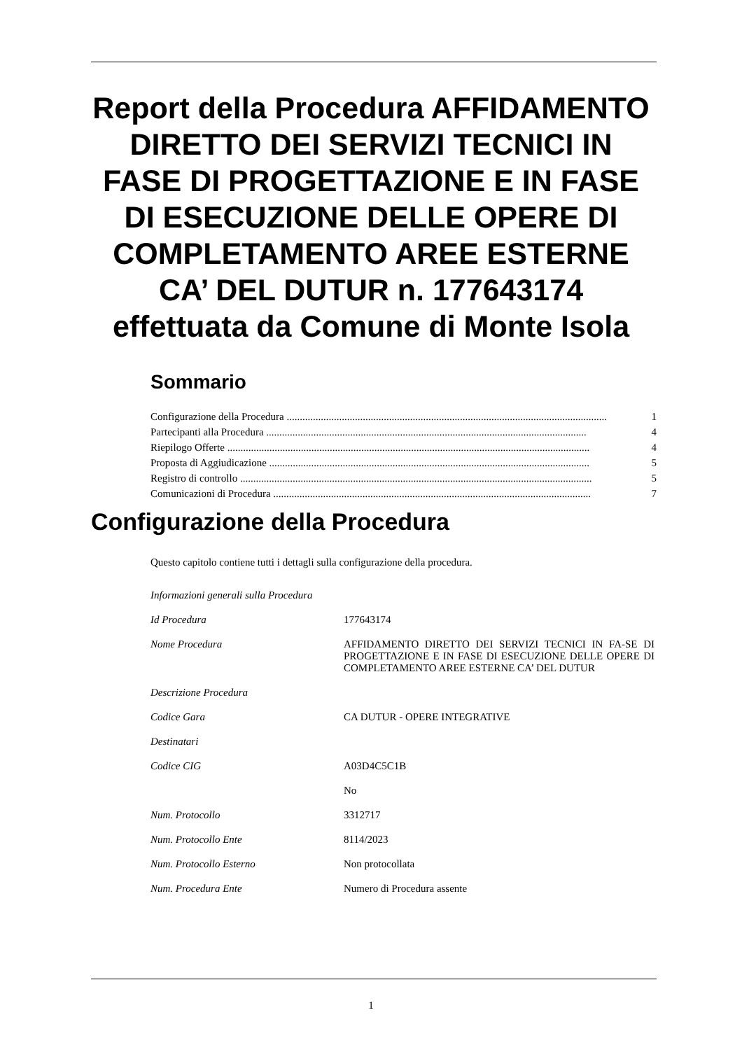Report della Procedura AFFIDAMENTO DIRETTO DEI SERVIZI TECNICI IN FASE DI PROGETTAZIONE E IN FASE DI ESECUZIONE DELLE OPERE DI COMPLETAMENTO AREE ESTERNE CA’ DEL DUTUR n. 177643174 effettuata da Comune di Monte Isola
Sommario
Configurazione della Procedura .......................................................................................................................... 1
Partecipanti alla Procedura .......................................................................................................................... 4
Riepilogo Offerte .......................................................................................................................................... 4
Proposta di Aggiudicazione .......................................................................................................................... 5
Registro di controllo ...................................................................................................................................... 5
Comunicazioni di Procedura ......................................................................................................................... 7
Configurazione della Procedura
Questo capitolo contiene tutti i dettagli sulla configurazione della procedura.
| Informazioni generali sulla Procedura | |
| Id Procedura | 177643174 |
| Nome Procedura | AFFIDAMENTO DIRETTO DEI SERVIZI TECNICI IN FA-SE DI PROGETTAZIONE E IN FASE DI ESECUZIONE DELLE OPERE DI COMPLETAMENTO AREE ESTERNE CA’ DEL DUTUR |
| Descrizione Procedura | |
| Codice Gara | CA DUTUR - OPERE INTEGRATIVE |
| Destinatari | |
| Codice CIG | A03D4C5C1B |
| | No |
| Num. Protocollo | 3312717 |
| Num. Protocollo Ente | 8114/2023 |
| Num. Protocollo Esterno | Non protocollata |
| Num. Procedura Ente | Numero di Procedura assente |
1